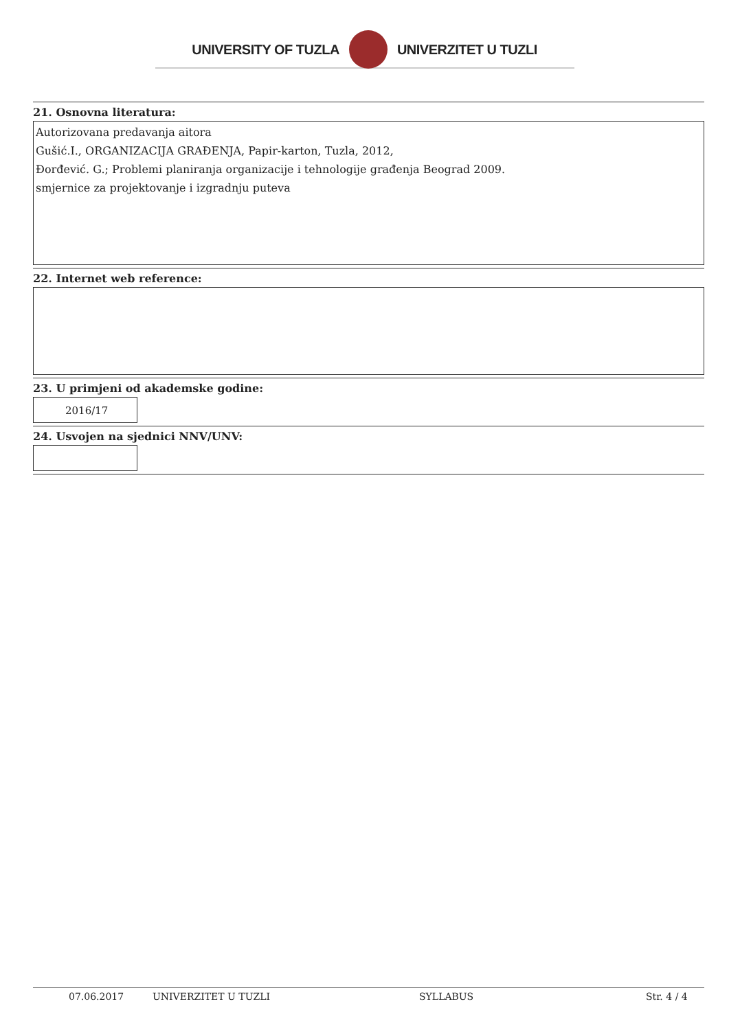UNIVERSITY OF TUZLA UNIVERZITET U TUZLI
21. Osnovna literatura:
Autorizovana predavanja aitora
Gušić.I., ORGANIZACIJA GRAĐENJA, Papir-karton, Tuzla, 2012,
Đorđević. G.; Problemi planiranja organizacije i tehnologije građenja Beograd 2009.
smjernice za projektovanje i izgradnju puteva
22. Internet web reference:
23. U primjeni od akademske godine:
2016/17
24. Usvojen na sjednici NNV/UNV:
07.06.2017 UNIVERZITET U TUZLI SYLLABUS Str. 4 / 4